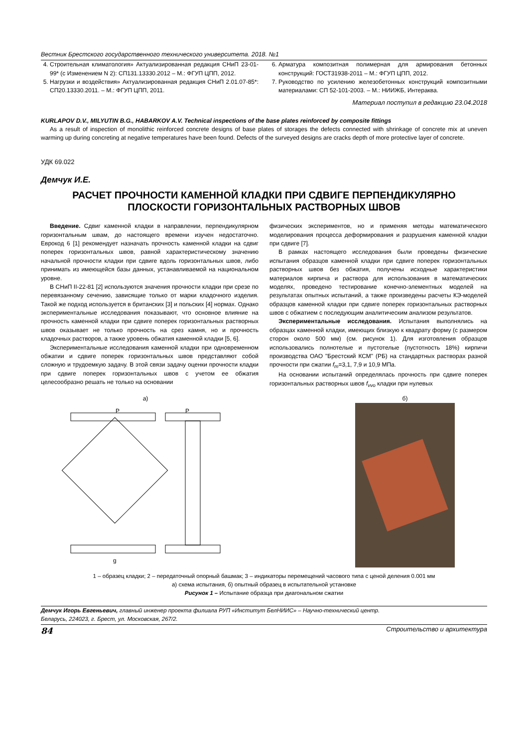Вестник Брестского государственного технического университета. 2018. №1
4. Строительная климатология» Актуализированная редакция СНиП 23-01-99* (с Изменением N 2): СП131.13330.2012 – М.: ФГУП ЦПП, 2012.
5. Нагрузки и воздействия» Актуализированная редакция СНиП 2.01.07-85*: СП20.13330.2011. – М.: ФГУП ЦПП, 2011.
6. Арматура композитная полимерная для армирования бетонных конструкций: ГОСТ31938-2011 – М.: ФГУП ЦПП, 2012.
7. Руководство по усилению железобетонных конструкций композитными материалами: СП 52-101-2003. – М.: НИИЖБ, Интераква.
Материал поступил в редакцию 23.04.2018
KURLAPOV D.V., MILYUTIN B.G., HABARKOV A.V. Technical inspections of the base plates reinforced by composite fittings
As a result of inspection of monolithic reinforced concrete designs of base plates of storages the defects connected with shrinkage of concrete mix at uneven warming up during concreting at negative temperatures have been found. Defects of the surveyed designs are cracks depth of more protective layer of concrete.
УДК 69.022
Демчук И.Е.
РАСЧЕТ ПРОЧНОСТИ КАМЕННОЙ КЛАДКИ ПРИ СДВИГЕ ПЕРПЕНДИКУЛЯРНО ПЛОСКОСТИ ГОРИЗОНТАЛЬНЫХ РАСТВОРНЫХ ШВОВ
Введение. Сдвиг каменной кладки в направлении, перпендикулярном горизонтальным швам, до настоящего времени изучен недостаточно. Еврокод 6 [1] рекомендует назначать прочность каменной кладки на сдвиг поперек горизонтальных швов, равной характеристическому значению начальной прочности кладки при сдвиге вдоль горизонтальных швов, либо принимать из имеющейся базы данных, устанавливаемой на национальном уровне.
В СНиП II-22-81 [2] используются значения прочности кладки при срезе по перевязанному сечению, зависящие только от марки кладочного изделия. Такой же подход используется в британских [3] и польских [4] нормах. Однако экспериментальные исследования показывают, что основное влияние на прочность каменной кладки при сдвиге поперек горизонтальных растворных швов оказывает не только прочность на срез камня, но и прочность кладочных растворов, а также уровень обжатия каменной кладки [5, 6].
Экспериментальные исследования каменной кладки при одновременном обжатии и сдвиге поперек горизонтальных швов представляют собой сложную и трудоемкую задачу. В этой связи задачу оценки прочности кладки при сдвиге поперек горизонтальных швов с учетом ее обжатия целесообразно решать не только на основании
физических экспериментов, но и применяя методы математического моделирования процесса деформирования и разрушения каменной кладки при сдвиге [7].
В рамках настоящего исследования были проведены физические испытания образцов каменной кладки при сдвиге поперек горизонтальных растворных швов без обжатия, получены исходные характеристики материалов кирпича и раствора для использования в математических моделях, проведено тестирование конечно-элементных моделей на результатах опытных испытаний, а также произведены расчеты КЭ-моделей образцов каменной кладки при сдвиге поперек горизонтальных растворных швов с обжатием с последующим аналитическим анализом результатов.
Экспериментальные исследования. Испытания выполнялись на образцах каменной кладки, имеющих близкую к квадрату форму (с размером сторон около 500 мм) (см. рисунок 1). Для изготовления образцов использовались полнотелые и пустотелые (пустотность 18%) кирпичи производства ОАО "Брестский КСМ" (РБ) на стандартных растворах разной прочности при сжатии f<sub>m</sub>=3,1, 7,9 и 10,9 МПа.
На основании испытаний определялась прочность при сдвиге поперек горизонтальных растворных швов f<sub>vvo</sub> кладки при нулевых
а)
P
P
g
б)
1 – образец кладки; 2 – передаточный опорный башмак; 3 – индикаторы перемещений часового типа с ценой деления 0.001 мм
а) схема испытания, б) опытный образец в испытательной установке
Рисунок 1 – Испытание образца при диагональном сжатии
Демчук Игорь Евгеньевич, главный инженер проекта филиала РУП «Институт БелНИИС» – Научно-технический центр.
Беларусь, 224023, г. Брест, ул. Московская, 267/2.
84 Строительство и архитектура